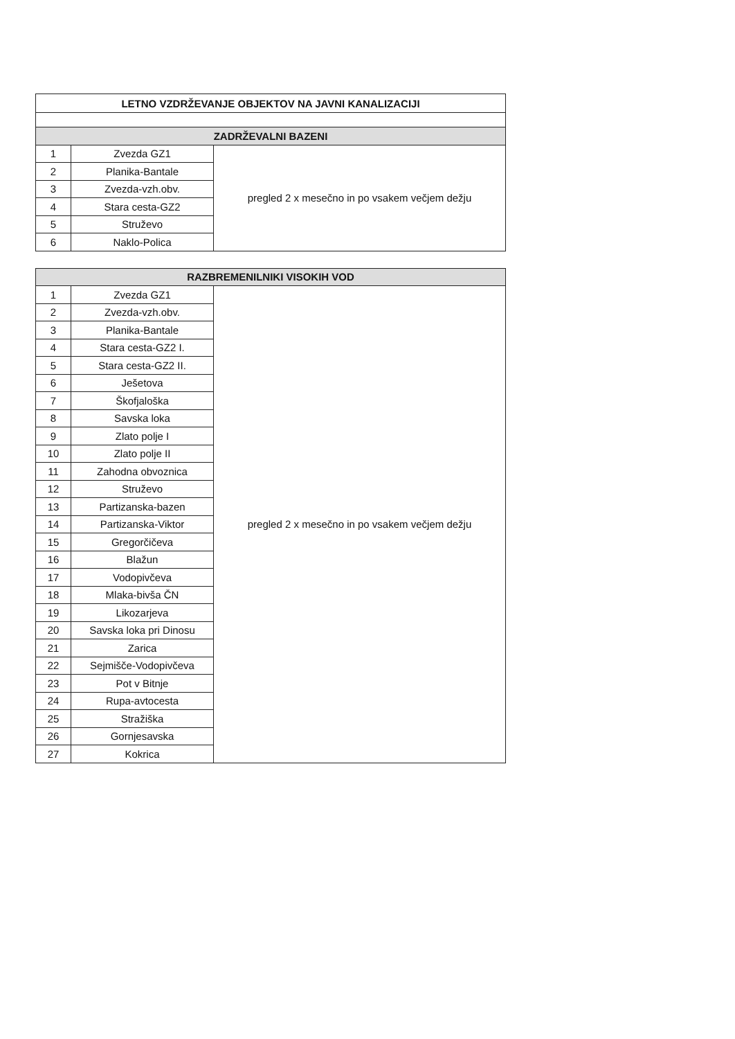| LETNO VZDRŽEVANJE OBJEKTOV NA JAVNI KANALIZACIJI | | |
| --- | --- | --- |
| ZADRŽEVALNI BAZENI | | |
| 1 | Zvezda GZ1 | pregled 2 x mesečno in po vsakem večjem dežju |
| 2 | Planika-Bantale | |
| 3 | Zvezda-vzh.obv. | |
| 4 | Stara cesta-GZ2 | |
| 5 | Struževo | |
| 6 | Naklo-Polica | |
| RAZBREMENILNIKI VISOKIH VOD | | |
| --- | --- | --- |
| 1 | Zvezda GZ1 | pregled 2 x mesečno in po vsakem večjem dežju |
| 2 | Zvezda-vzh.obv. | |
| 3 | Planika-Bantale | |
| 4 | Stara cesta-GZ2 I. | |
| 5 | Stara cesta-GZ2 II. | |
| 6 | Ješetova | |
| 7 | Škofjaloška | |
| 8 | Savska loka | |
| 9 | Zlato polje I | |
| 10 | Zlato polje II | |
| 11 | Zahodna obvoznica | |
| 12 | Struževo | |
| 13 | Partizanska-bazen | |
| 14 | Partizanska-Viktor | |
| 15 | Gregorčičeva | |
| 16 | Blažun | |
| 17 | Vodopivčeva | |
| 18 | Mlaka-bivša ČN | |
| 19 | Likozarjeva | |
| 20 | Savska loka pri Dinosu | |
| 21 | Zarica | |
| 22 | Sejmišče-Vodopivčeva | |
| 23 | Pot v Bitnje | |
| 24 | Rupa-avtocesta | |
| 25 | Stražiška | |
| 26 | Gornjesavska | |
| 27 | Kokrica | |